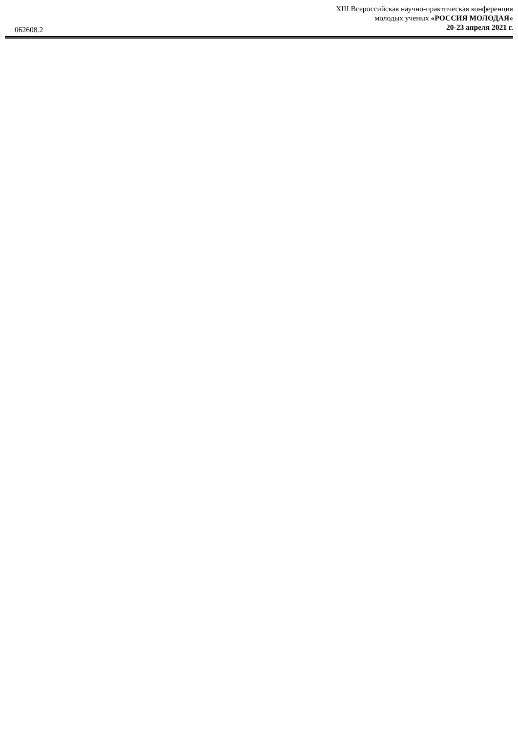XIII Всероссийская научно-практическая конференция
молодых ученых «РОССИЯ МОЛОДАЯ»
20-23 апреля 2021 г.
062608.2